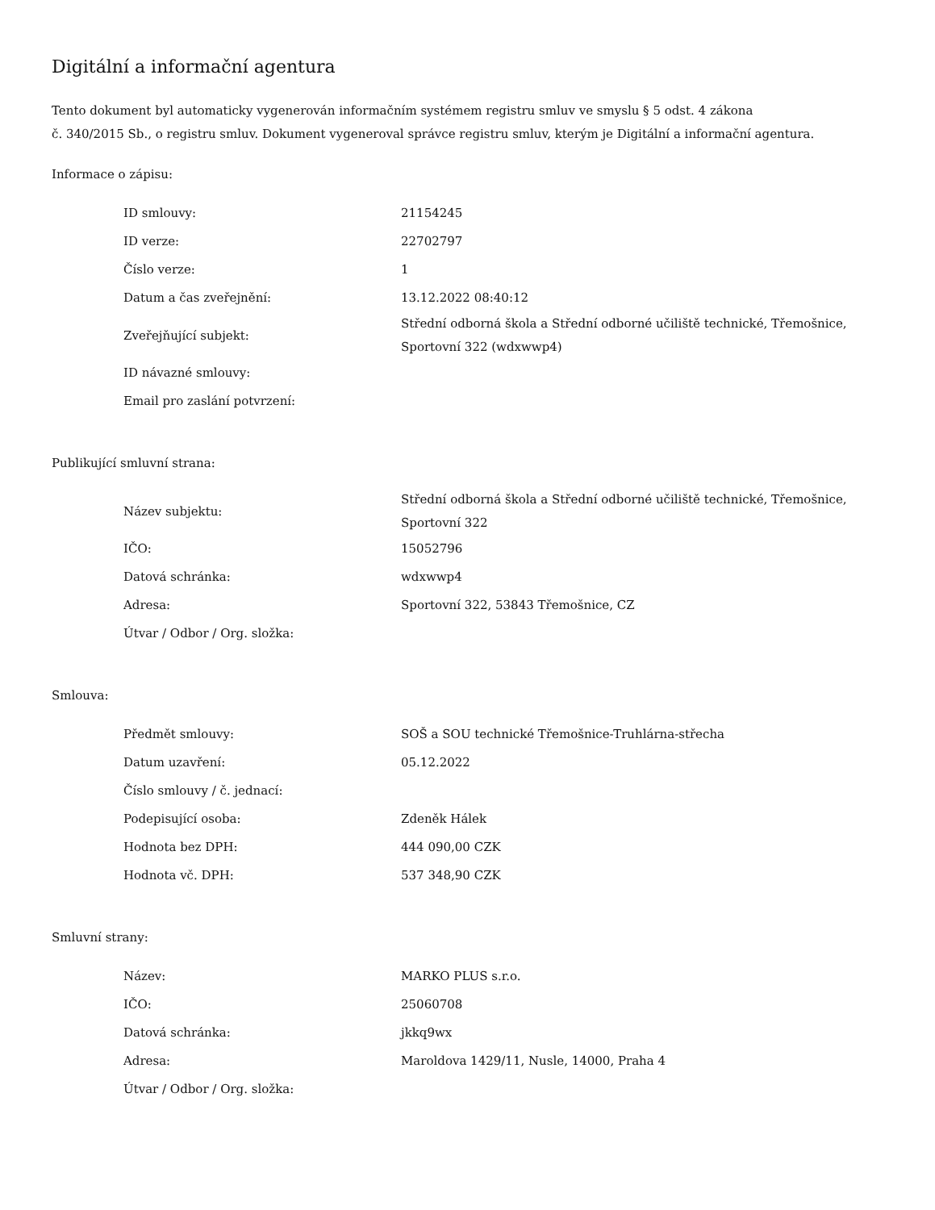Digitální a informační agentura
Tento dokument byl automaticky vygenerován informačním systémem registru smluv ve smyslu § 5 odst. 4 zákona
č. 340/2015 Sb., o registru smluv. Dokument vygeneroval správce registru smluv, kterým je Digitální a informační agentura.
Informace o zápisu:
| ID smlouvy: | 21154245 |
| ID verze: | 22702797 |
| Číslo verze: | 1 |
| Datum a čas zveřejnění: | 13.12.2022 08:40:12 |
| Zveřejňující subjekt: | Střední odborná škola a Střední odborné učiliště technické, Třemošnice, Sportovní 322 (wdxwwp4) |
| ID návazné smlouvy: | |
| Email pro zaslání potvrzení: | |
Publikující smluvní strana:
| Název subjektu: | Střední odborná škola a Střední odborné učiliště technické, Třemošnice, Sportovní 322 |
| IČO: | 15052796 |
| Datová schránka: | wdxwwp4 |
| Adresa: | Sportovní 322, 53843 Třemošnice, CZ |
| Útvar / Odbor / Org. složka: | |
Smlouva:
| Předmět smlouvy: | SOŠ a SOU technické Třemošnice-Truhlárna-střecha |
| Datum uzavření: | 05.12.2022 |
| Číslo smlouvy / č. jednací: | |
| Podepisující osoba: | Zdeněk Hálek |
| Hodnota bez DPH: | 444 090,00 CZK |
| Hodnota vč. DPH: | 537 348,90 CZK |
Smluvní strany:
| Název: | MARKO PLUS s.r.o. |
| IČO: | 25060708 |
| Datová schránka: | jkkq9wx |
| Adresa: | Maroldova 1429/11, Nusle, 14000, Praha 4 |
| Útvar / Odbor / Org. složka: | |